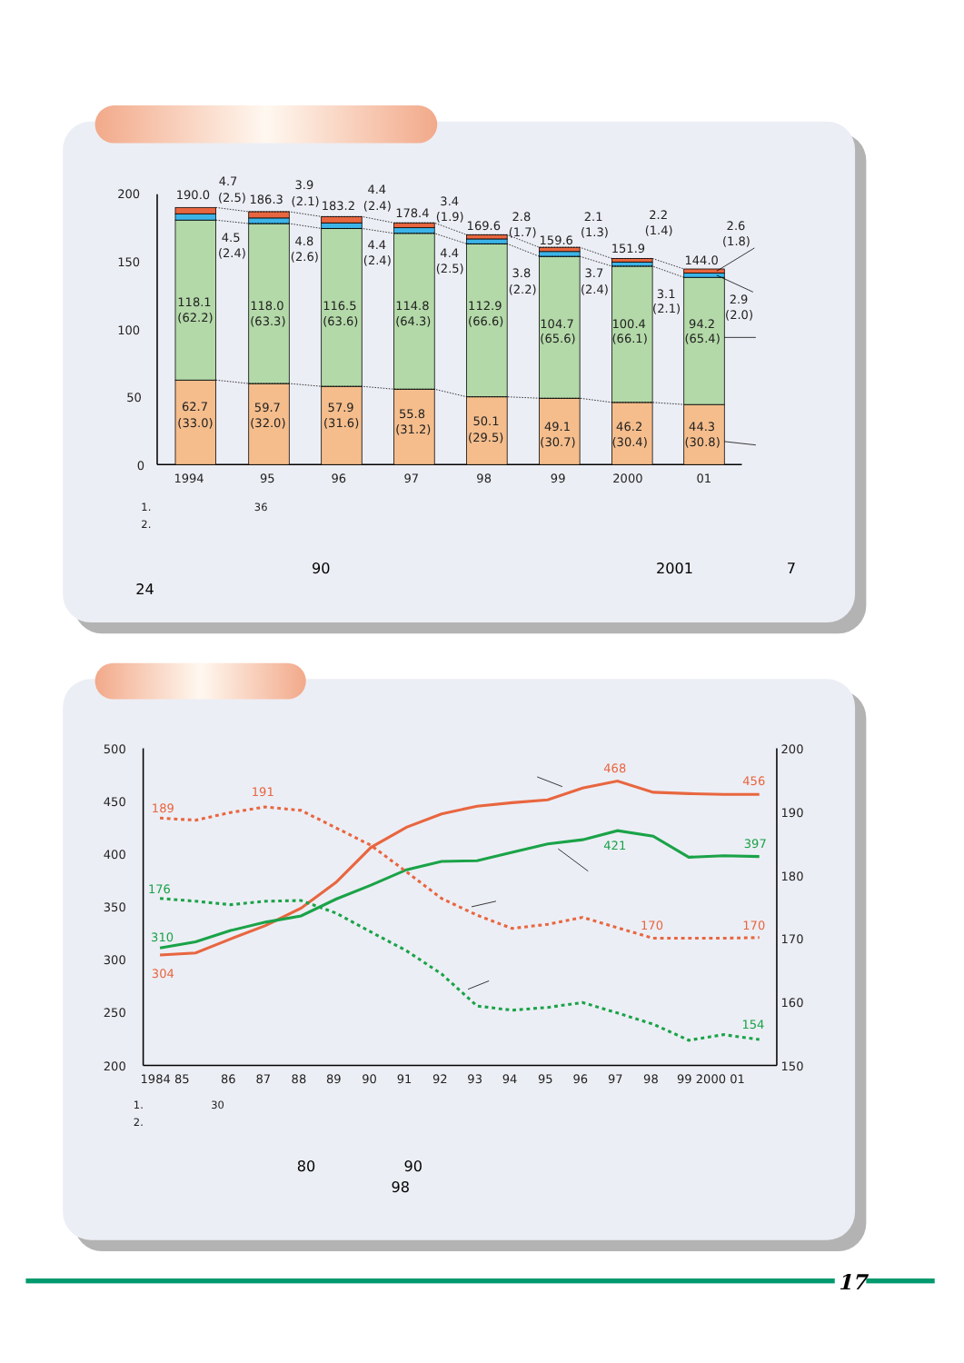200
150
100
50
0
190.0
4.7
(2.5)
4.5
(2.4)
118.1
(62.2)
62.7
(33.0)
186.3
3.9
(2.1)
4.8
(2.6)
118.0
(63.3)
59.7
(32.0)
183.2
4.4
(2.4)
4.4
(2.4)
116.5
(63.6)
57.9
(31.6)
178.4
3.4
(1.9)
4.4
(2.5)
114.8
(64.3)
55.8
(31.2)
169.6
2.8
(1.7)
3.8
(2.2)
112.9
(66.6)
50.1
(29.5)
159.6
2.1
(1.3)
3.7
(2.4)
104.7
(65.6)
49.1
(30.7)
151.9
2.2
(1.4)
3.1
(2.1)
100.4
(66.1)
46.2
(30.4)
144.0
2.6
(1.8)
2.9
(2.0)
94.2
(65.4)
44.3
(30.8)
1994
95
96
97
98
99
2000
01
1.
36
2.
90
2001
7
24
500
450
400
350
300
250
200
200
190
180
170
160
150
189
191
468
456
170
170
304
176
310
421
397
154
1984 85
86
87
88
89
90
91
92
93
94
95
96
97
98
99 2000 01
1.
30
2.
80
90
98
17